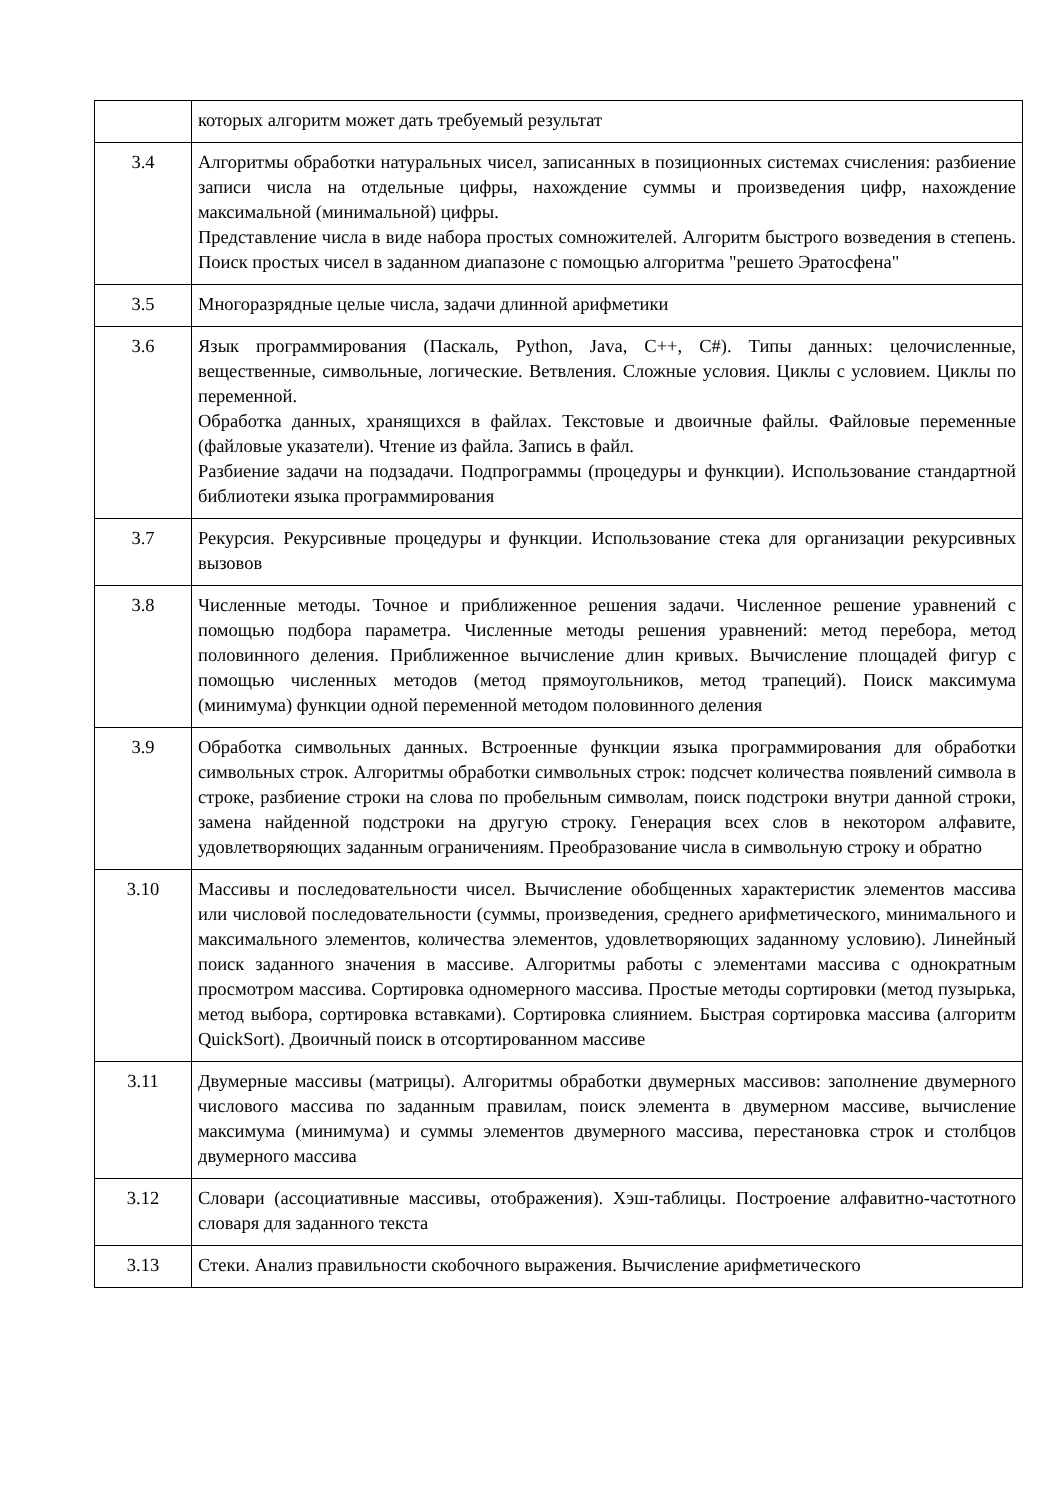| | которых алгоритм может дать требуемый результат |
| 3.4 | Алгоритмы обработки натуральных чисел, записанных в позиционных системах счисления: разбиение записи числа на отдельные цифры, нахождение суммы и произведения цифр, нахождение максимальной (минимальной) цифры. Представление числа в виде набора простых сомножителей. Алгоритм быстрого возведения в степень. Поиск простых чисел в заданном диапазоне с помощью алгоритма "решето Эратосфена" |
| 3.5 | Многоразрядные целые числа, задачи длинной арифметики |
| 3.6 | Язык программирования (Паскаль, Python, Java, C++, C#). Типы данных: целочисленные, вещественные, символьные, логические. Ветвления. Сложные условия. Циклы с условием. Циклы по переменной. Обработка данных, хранящихся в файлах. Текстовые и двоичные файлы. Файловые переменные (файловые указатели). Чтение из файла. Запись в файл. Разбиение задачи на подзадачи. Подпрограммы (процедуры и функции). Использование стандартной библиотеки языка программирования |
| 3.7 | Рекурсия. Рекурсивные процедуры и функции. Использование стека для организации рекурсивных вызовов |
| 3.8 | Численные методы. Точное и приближенное решения задачи. Численное решение уравнений с помощью подбора параметра. Численные методы решения уравнений: метод перебора, метод половинного деления. Приближенное вычисление длин кривых. Вычисление площадей фигур с помощью численных методов (метод прямоугольников, метод трапеций). Поиск максимума (минимума) функции одной переменной методом половинного деления |
| 3.9 | Обработка символьных данных. Встроенные функции языка программирования для обработки символьных строк. Алгоритмы обработки символьных строк: подсчет количества появлений символа в строке, разбиение строки на слова по пробельным символам, поиск подстроки внутри данной строки, замена найденной подстроки на другую строку. Генерация всех слов в некотором алфавите, удовлетворяющих заданным ограничениям. Преобразование числа в символьную строку и обратно |
| 3.10 | Массивы и последовательности чисел. Вычисление обобщенных характеристик элементов массива или числовой последовательности (суммы, произведения, среднего арифметического, минимального и максимального элементов, количества элементов, удовлетворяющих заданному условию). Линейный поиск заданного значения в массиве. Алгоритмы работы с элементами массива с однократным просмотром массива. Сортировка одномерного массива. Простые методы сортировки (метод пузырька, метод выбора, сортировка вставками). Сортировка слиянием. Быстрая сортировка массива (алгоритм QuickSort). Двоичный поиск в отсортированном массиве |
| 3.11 | Двумерные массивы (матрицы). Алгоритмы обработки двумерных массивов: заполнение двумерного числового массива по заданным правилам, поиск элемента в двумерном массиве, вычисление максимума (минимума) и суммы элементов двумерного массива, перестановка строк и столбцов двумерного массива |
| 3.12 | Словари (ассоциативные массивы, отображения). Хэш-таблицы. Построение алфавитно-частотного словаря для заданного текста |
| 3.13 | Стеки. Анализ правильности скобочного выражения. Вычисление арифметического |